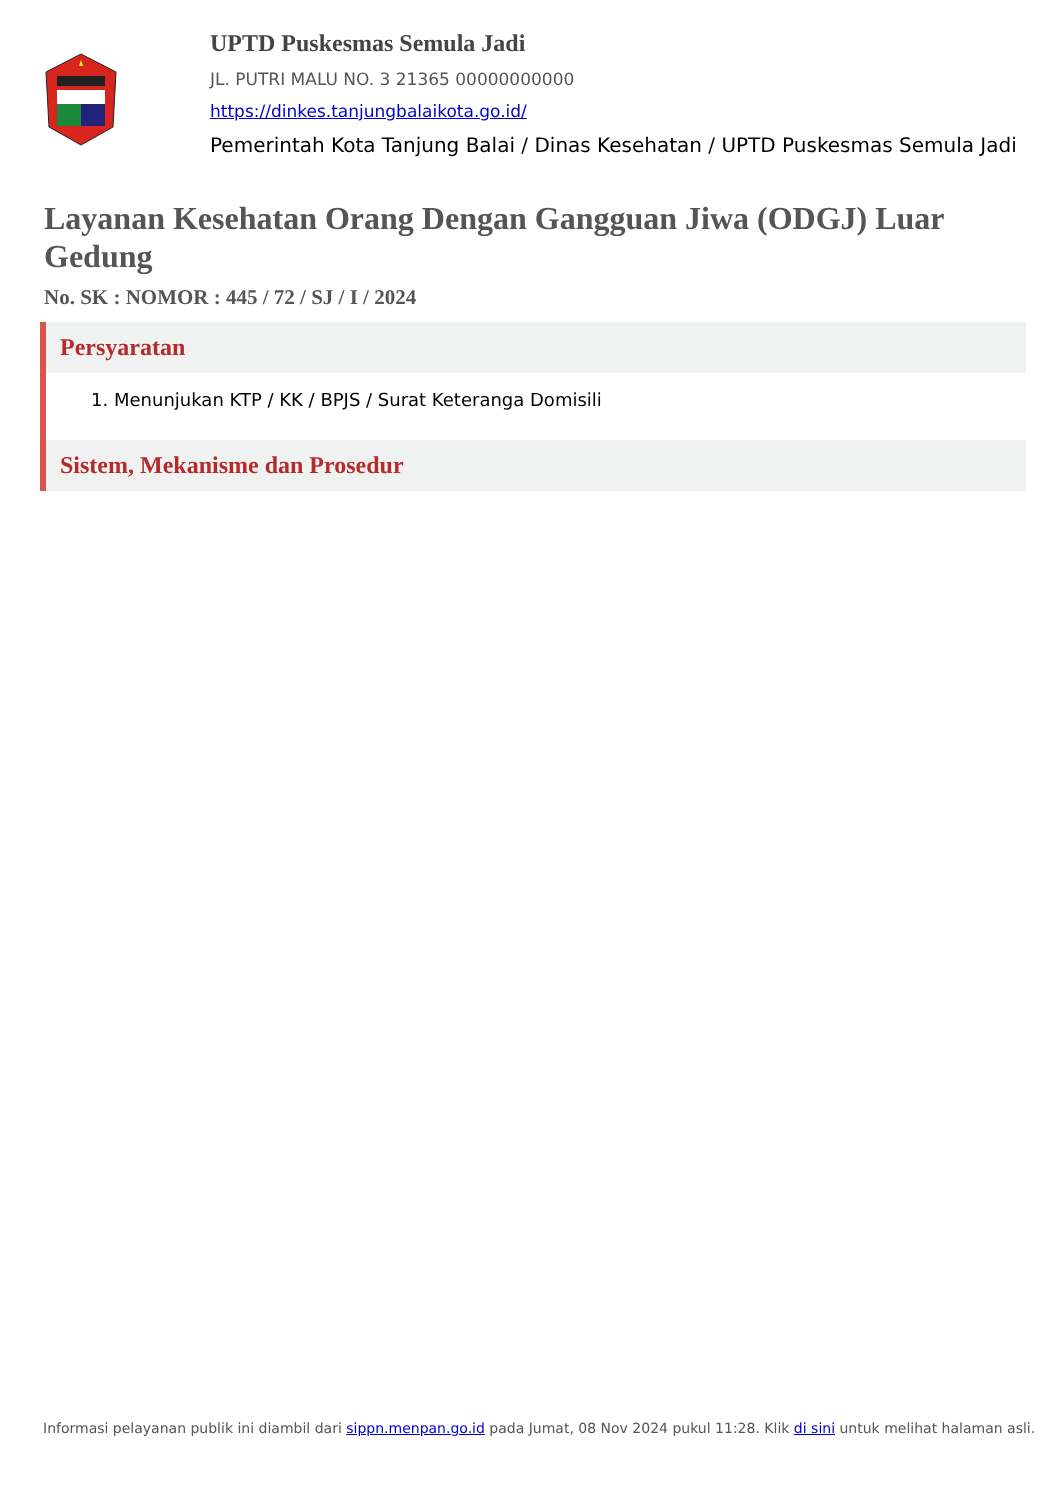UPTD Puskesmas Semula Jadi
JL. PUTRI MALU NO. 3 21365 00000000000
https://dinkes.tanjungbalaikota.go.id/
Pemerintah Kota Tanjung Balai / Dinas Kesehatan / UPTD Puskesmas Semula Jadi
Layanan Kesehatan Orang Dengan Gangguan Jiwa (ODGJ) Luar Gedung
No. SK : NOMOR : 445 / 72 / SJ / I / 2024
Persyaratan
1. Menunjukan KTP / KK / BPJS / Surat Keteranga Domisili
Sistem, Mekanisme dan Prosedur
Informasi pelayanan publik ini diambil dari sippn.menpan.go.id pada Jumat, 08 Nov 2024 pukul 11:28. Klik di sini untuk melihat halaman asli.